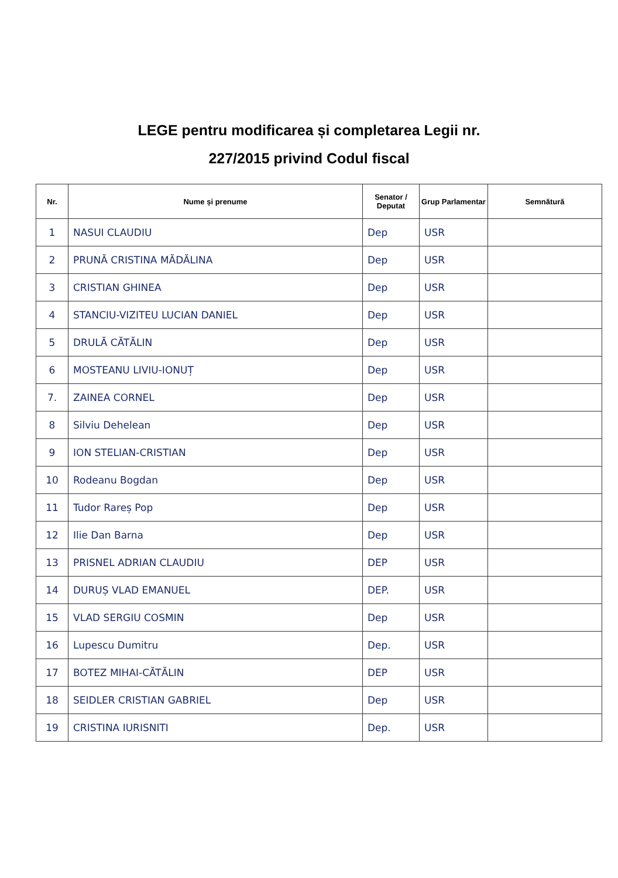LEGE pentru modificarea și completarea Legii nr.
227/2015 privind Codul fiscal
| Nr. | Nume și prenume | Senator / Deputat | Grup Parlamentar | Semnătură |
| --- | --- | --- | --- | --- |
| 1 | NASUI CLAUDIU | Dep | USR | |
| 2 | PRUNĂ CRISTINA MĂDĂLINA | Dep | USR | |
| 3 | CRISTIAN GHINEA | Dep | USR | |
| 4 | STANCIU-VIZITEU LUCIAN DANIEL | Dep | USR | |
| 5 | DRULĂ CĂTĂLIN | Dep | USR | |
| 6 | MOSTEANU LIVIU-IONUȚ | Dep | USR | |
| 7. | ZAINEA CORNEL | Dep | USR | |
| 8 | Silviu Dehelean | Dep | USR | |
| 9 | ION STELIAN-CRISTIAN | Dep | USR | |
| 10 | Rodeanu Bogdan | Dep | USR | |
| 11 | Tudor Rareș Pop | Dep | USR | |
| 12 | Ilie Dan Barna | Dep | USR | |
| 13 | PRISNEL ADRIAN CLAUDIU | DEP | USR | |
| 14 | DURUȘ VLAD EMANUEL | DEP. | USR | |
| 15 | VLAD SERGIU COSMIN | Dep | USR | |
| 16 | Lupescu Dumitru | Dep. | USR | |
| 17 | BOTEZ MIHAI-CĂTĂLIN | DEP | USR | |
| 18 | SEIDLER CRISTIAN GABRIEL | Dep | USR | |
| 19 | CRISTINA IURISNITI | Dep. | USR | |